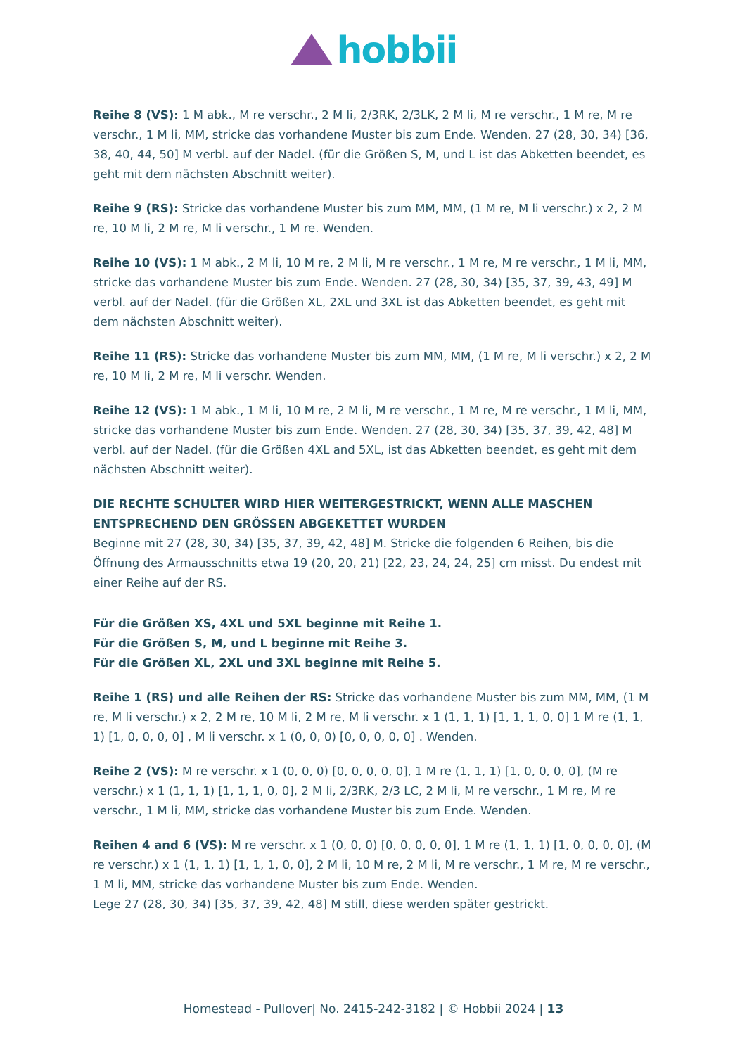hobbii
Reihe 8 (VS): 1 M abk., M re verschr., 2 M li, 2/3RK, 2/3LK, 2 M li, M re verschr., 1 M re, M re verschr., 1 M li, MM, stricke das vorhandene Muster bis zum Ende. Wenden. 27 (28, 30, 34) [36, 38, 40, 44, 50] M verbl. auf der Nadel. (für die Größen S, M, und L ist das Abketten beendet, es geht mit dem nächsten Abschnitt weiter).
Reihe 9 (RS): Stricke das vorhandene Muster bis zum MM, MM, (1 M re, M li verschr.) x 2, 2 M re, 10 M li, 2 M re, M li verschr., 1 M re. Wenden.
Reihe 10 (VS): 1 M abk., 2 M li, 10 M re, 2 M li, M re verschr., 1 M re, M re verschr., 1 M li, MM, stricke das vorhandene Muster bis zum Ende. Wenden. 27 (28, 30, 34) [35, 37, 39, 43, 49] M verbl. auf der Nadel. (für die Größen XL, 2XL und 3XL ist das Abketten beendet, es geht mit dem nächsten Abschnitt weiter).
Reihe 11 (RS): Stricke das vorhandene Muster bis zum MM, MM, (1 M re, M li verschr.) x 2, 2 M re, 10 M li, 2 M re, M li verschr. Wenden.
Reihe 12 (VS): 1 M abk., 1 M li, 10 M re, 2 M li, M re verschr., 1 M re, M re verschr., 1 M li, MM, stricke das vorhandene Muster bis zum Ende. Wenden. 27 (28, 30, 34) [35, 37, 39, 42, 48] M verbl. auf der Nadel. (für die Größen 4XL and 5XL, ist das Abketten beendet, es geht mit dem nächsten Abschnitt weiter).
DIE RECHTE SCHULTER WIRD HIER WEITERGESTRICKT, WENN ALLE MASCHEN ENTSPRECHEND DEN GRÖSSEN ABGEKETTET WURDEN
Beginne mit 27 (28, 30, 34) [35, 37, 39, 42, 48] M. Stricke die folgenden 6 Reihen, bis die Öffnung des Armausschnitts etwa 19 (20, 20, 21) [22, 23, 24, 24, 25] cm misst. Du endest mit einer Reihe auf der RS.
Für die Größen XS, 4XL und 5XL beginne mit Reihe 1.
Für die Größen S, M, und L beginne mit Reihe 3.
Für die Größen XL, 2XL und 3XL beginne mit Reihe 5.
Reihe 1 (RS) und alle Reihen der RS: Stricke das vorhandene Muster bis zum MM, MM, (1 M re, M li verschr.) x 2, 2 M re, 10 M li, 2 M re, M li verschr. x 1 (1, 1, 1) [1, 1, 1, 0, 0] 1 M re (1, 1, 1) [1, 0, 0, 0, 0] , M li verschr. x 1 (0, 0, 0) [0, 0, 0, 0, 0] . Wenden.
Reihe 2 (VS): M re verschr. x 1 (0, 0, 0) [0, 0, 0, 0, 0], 1 M re (1, 1, 1) [1, 0, 0, 0, 0], (M re verschr.) x 1 (1, 1, 1) [1, 1, 1, 0, 0], 2 M li, 2/3RK, 2/3 LC, 2 M li, M re verschr., 1 M re, M re verschr., 1 M li, MM, stricke das vorhandene Muster bis zum Ende. Wenden.
Reihen 4 and 6 (VS): M re verschr. x 1 (0, 0, 0) [0, 0, 0, 0, 0], 1 M re (1, 1, 1) [1, 0, 0, 0, 0], (M re verschr.) x 1 (1, 1, 1) [1, 1, 1, 0, 0], 2 M li, 10 M re, 2 M li, M re verschr., 1 M re, M re verschr., 1 M li, MM, stricke das vorhandene Muster bis zum Ende. Wenden.
Lege 27 (28, 30, 34) [35, 37, 39, 42, 48] M still, diese werden später gestrickt.
Homestead - Pullover| No. 2415-242-3182 | © Hobbii 2024 | 13